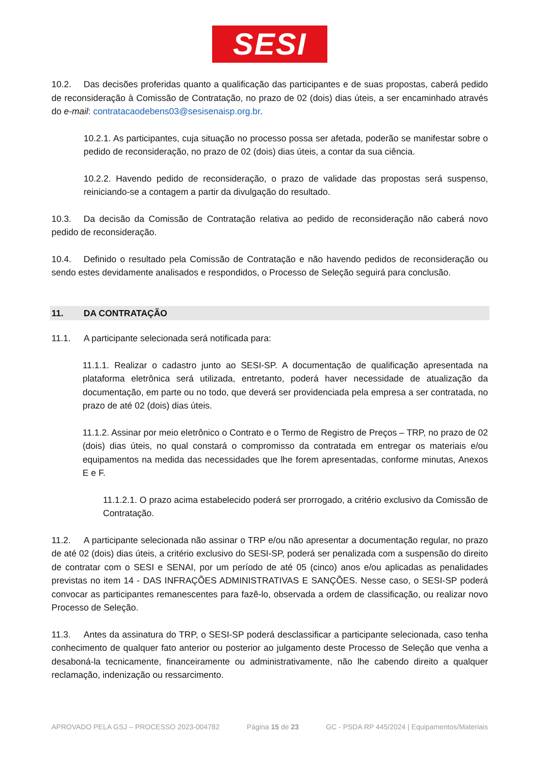SESI
10.2. Das decisões proferidas quanto a qualificação das participantes e de suas propostas, caberá pedido de reconsideração à Comissão de Contratação, no prazo de 02 (dois) dias úteis, a ser encaminhado através do e-mail: contratacaodebens03@sesisenaisp.org.br.
10.2.1. As participantes, cuja situação no processo possa ser afetada, poderão se manifestar sobre o pedido de reconsideração, no prazo de 02 (dois) dias úteis, a contar da sua ciência.
10.2.2. Havendo pedido de reconsideração, o prazo de validade das propostas será suspenso, reiniciando-se a contagem a partir da divulgação do resultado.
10.3. Da decisão da Comissão de Contratação relativa ao pedido de reconsideração não caberá novo pedido de reconsideração.
10.4. Definido o resultado pela Comissão de Contratação e não havendo pedidos de reconsideração ou sendo estes devidamente analisados e respondidos, o Processo de Seleção seguirá para conclusão.
11. DA CONTRATAÇÃO
11.1. A participante selecionada será notificada para:
11.1.1. Realizar o cadastro junto ao SESI-SP. A documentação de qualificação apresentada na plataforma eletrônica será utilizada, entretanto, poderá haver necessidade de atualização da documentação, em parte ou no todo, que deverá ser providenciada pela empresa a ser contratada, no prazo de até 02 (dois) dias úteis.
11.1.2. Assinar por meio eletrônico o Contrato e o Termo de Registro de Preços – TRP, no prazo de 02 (dois) dias úteis, no qual constará o compromisso da contratada em entregar os materiais e/ou equipamentos na medida das necessidades que lhe forem apresentadas, conforme minutas, Anexos E e F.
11.1.2.1. O prazo acima estabelecido poderá ser prorrogado, a critério exclusivo da Comissão de Contratação.
11.2. A participante selecionada não assinar o TRP e/ou não apresentar a documentação regular, no prazo de até 02 (dois) dias úteis, a critério exclusivo do SESI-SP, poderá ser penalizada com a suspensão do direito de contratar com o SESI e SENAI, por um período de até 05 (cinco) anos e/ou aplicadas as penalidades previstas no item 14 - DAS INFRAÇÕES ADMINISTRATIVAS E SANÇÕES. Nesse caso, o SESI-SP poderá convocar as participantes remanescentes para fazê-lo, observada a ordem de classificação, ou realizar novo Processo de Seleção.
11.3. Antes da assinatura do TRP, o SESI-SP poderá desclassificar a participante selecionada, caso tenha conhecimento de qualquer fato anterior ou posterior ao julgamento deste Processo de Seleção que venha a desaboná-la tecnicamente, financeiramente ou administrativamente, não lhe cabendo direito a qualquer reclamação, indenização ou ressarcimento.
APROVADO PELA GSJ – PROCESSO 2023-004782 Página 15 de 23 GC - PSDA RP 445/2024 | Equipamentos/Materiais